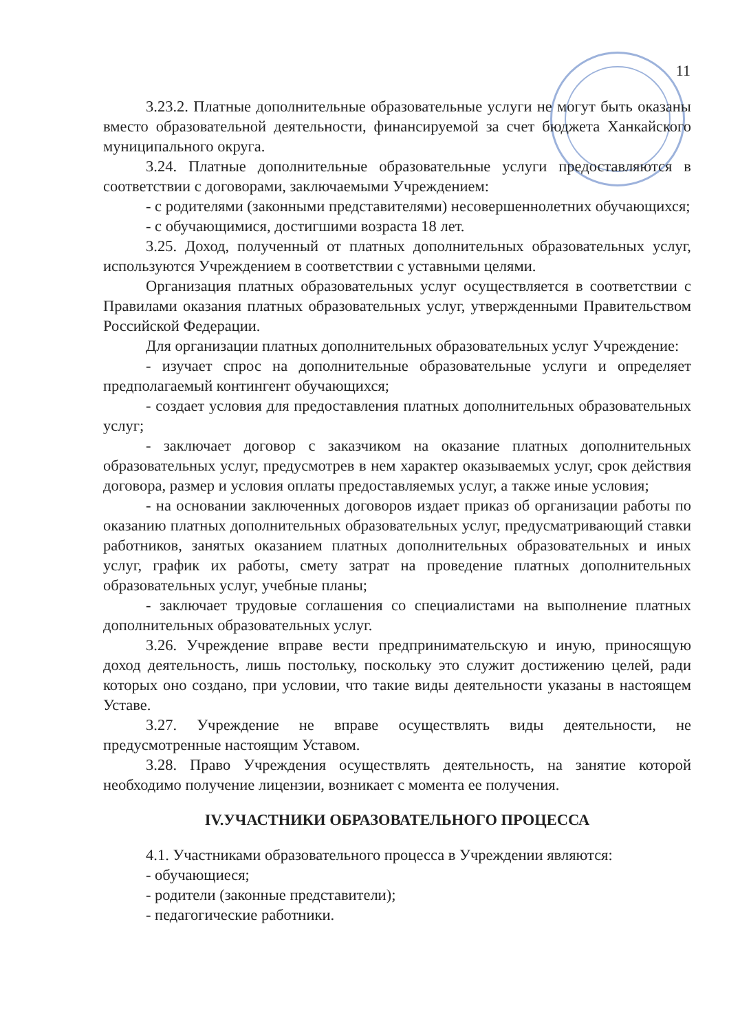11
3.23.2. Платные дополнительные образовательные услуги не могут быть оказаны вместо образовательной деятельности, финансируемой за счет бюджета Ханкайского муниципального округа.
3.24. Платные дополнительные образовательные услуги предоставляются в соответствии с договорами, заключаемыми Учреждением:
- с родителями (законными представителями) несовершеннолетних обучающихся;
- с обучающимися, достигшими возраста 18 лет.
3.25. Доход, полученный от платных дополнительных образовательных услуг, используются Учреждением в соответствии с уставными целями.
Организация платных образовательных услуг осуществляется в соответствии с Правилами оказания платных образовательных услуг, утвержденными Правительством Российской Федерации.
Для организации платных дополнительных образовательных услуг Учреждение:
- изучает спрос на дополнительные образовательные услуги и определяет предполагаемый контингент обучающихся;
- создает условия для предоставления платных дополнительных образовательных услуг;
- заключает договор с заказчиком на оказание платных дополнительных образовательных услуг, предусмотрев в нем характер оказываемых услуг, срок действия договора, размер и условия оплаты предоставляемых услуг, а также иные условия;
- на основании заключенных договоров издает приказ об организации работы по оказанию платных дополнительных образовательных услуг, предусматривающий ставки работников, занятых оказанием платных дополнительных образовательных и иных услуг, график их работы, смету затрат на проведение платных дополнительных образовательных услуг, учебные планы;
- заключает трудовые соглашения со специалистами на выполнение платных дополнительных образовательных услуг.
3.26. Учреждение вправе вести предпринимательскую и иную, приносящую доход деятельность, лишь постольку, поскольку это служит достижению целей, ради которых оно создано, при условии, что такие виды деятельности указаны в настоящем Уставе.
3.27. Учреждение не вправе осуществлять виды деятельности, не предусмотренные настоящим Уставом.
3.28. Право Учреждения осуществлять деятельность, на занятие которой необходимо получение лицензии, возникает с момента ее получения.
IV.УЧАСТНИКИ ОБРАЗОВАТЕЛЬНОГО ПРОЦЕССА
4.1. Участниками образовательного процесса в Учреждении являются:
- обучающиеся;
- родители (законные представители);
- педагогические работники.